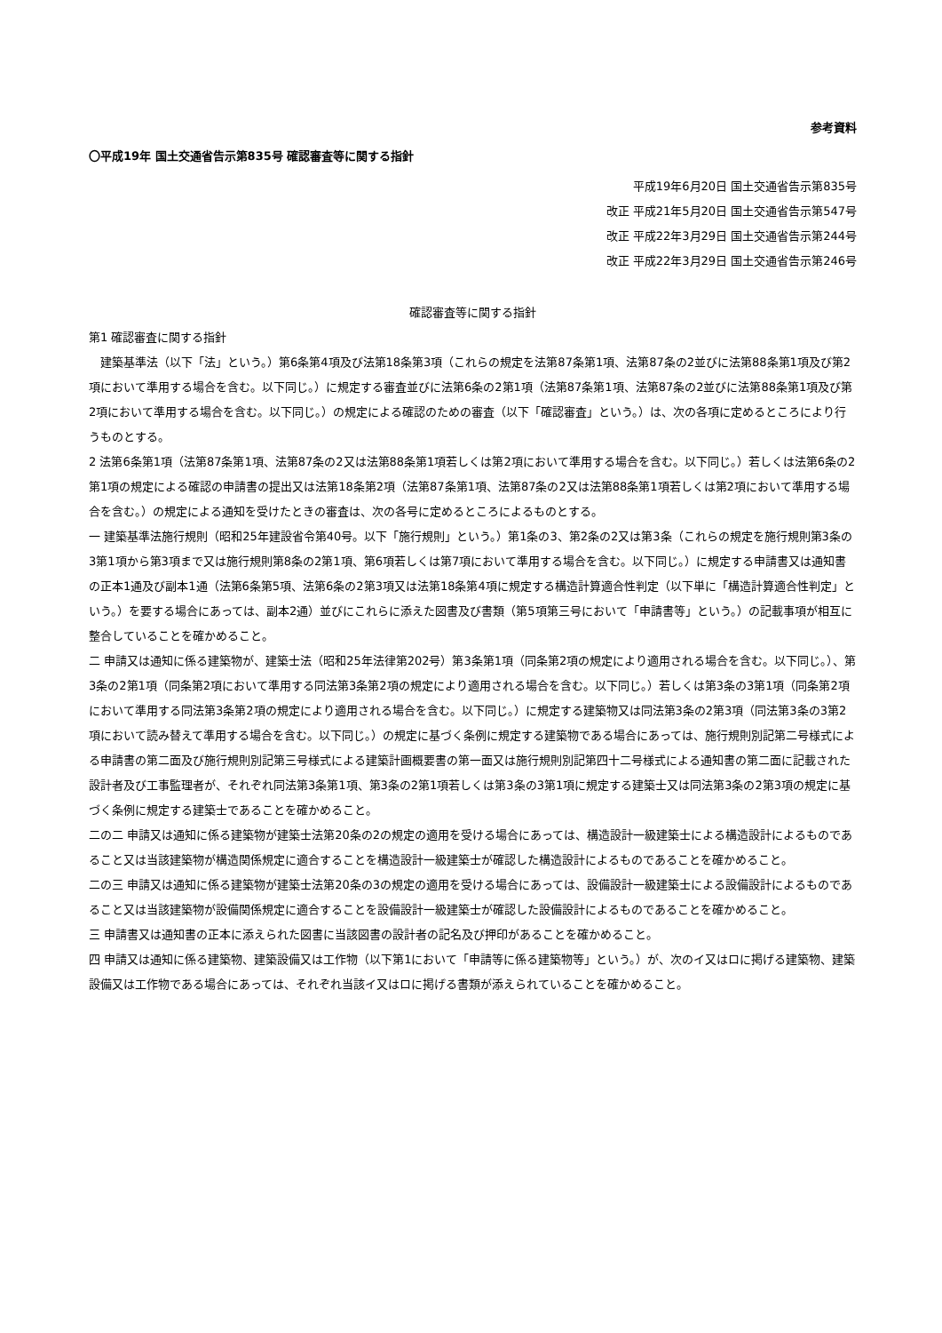参考資料
〇平成19年 国土交通省告示第835号 確認審査等に関する指針
平成19年6月20日 国土交通省告示第835号
改正 平成21年5月20日 国土交通省告示第547号
改正 平成22年3月29日 国土交通省告示第244号
改正 平成22年3月29日 国土交通省告示第246号
確認審査等に関する指針
第1 確認審査に関する指針
　建築基準法（以下「法」という。）第6条第4項及び法第18条第3項（これらの規定を法第87条第1項、法第87条の2並びに法第88条第1項及び第2項において準用する場合を含む。以下同じ。）に規定する審査並びに法第6条の2第1項（法第87条第1項、法第87条の2並びに法第88条第1項及び第2項において準用する場合を含む。以下同じ。）の規定による確認のための審査（以下「確認審査」という。）は、次の各項に定めるところにより行うものとする。
2 法第6条第1項（法第87条第1項、法第87条の2又は法第88条第1項若しくは第2項において準用する場合を含む。以下同じ。）若しくは法第6条の2第1項の規定による確認の申請書の提出又は法第18条第2項（法第87条第1項、法第87条の2又は法第88条第1項若しくは第2項において準用する場合を含む。）の規定による通知を受けたときの審査は、次の各号に定めるところによるものとする。
一 建築基準法施行規則（昭和25年建設省令第40号。以下「施行規則」という。）第1条の3、第2条の2又は第3条（これらの規定を施行規則第3条の3第1項から第3項まで又は施行規則第8条の2第1項、第6項若しくは第7項において準用する場合を含む。以下同じ。）に規定する申請書又は通知書の正本1通及び副本1通（法第6条第5項、法第6条の2第3項又は法第18条第4項に規定する構造計算適合性判定（以下単に「構造計算適合性判定」という。）を要する場合にあっては、副本2通）並びにこれらに添えた図書及び書類（第5項第三号において「申請書等」という。）の記載事項が相互に整合していることを確かめること。
二 申請又は通知に係る建築物が、建築士法（昭和25年法律第202号）第3条第1項（同条第2項の規定により適用される場合を含む。以下同じ。）、第3条の2第1項（同条第2項において準用する同法第3条第2項の規定により適用される場合を含む。以下同じ。）若しくは第3条の3第1項（同条第2項において準用する同法第3条第2項の規定により適用される場合を含む。以下同じ。）に規定する建築物又は同法第3条の2第3項（同法第3条の3第2項において読み替えて準用する場合を含む。以下同じ。）の規定に基づく条例に規定する建築物である場合にあっては、施行規則別記第二号様式による申請書の第二面及び施行規則別記第三号様式による建築計画概要書の第一面又は施行規則別記第四十二号様式による通知書の第二面に記載された設計者及び工事監理者が、それぞれ同法第3条第1項、第3条の2第1項若しくは第3条の3第1項に規定する建築士又は同法第3条の2第3項の規定に基づく条例に規定する建築士であることを確かめること。
二の二 申請又は通知に係る建築物が建築士法第20条の2の規定の適用を受ける場合にあっては、構造設計一級建築士による構造設計によるものであること又は当該建築物が構造関係規定に適合することを構造設計一級建築士が確認した構造設計によるものであることを確かめること。
二の三 申請又は通知に係る建築物が建築士法第20条の3の規定の適用を受ける場合にあっては、設備設計一級建築士による設備設計によるものであること又は当該建築物が設備関係規定に適合することを設備設計一級建築士が確認した設備設計によるものであることを確かめること。
三 申請書又は通知書の正本に添えられた図書に当該図書の設計者の記名及び押印があることを確かめること。
四 申請又は通知に係る建築物、建築設備又は工作物（以下第1において「申請等に係る建築物等」という。）が、次のイ又はロに掲げる建築物、建築設備又は工作物である場合にあっては、それぞれ当該イ又はロに掲げる書類が添えられていることを確かめること。